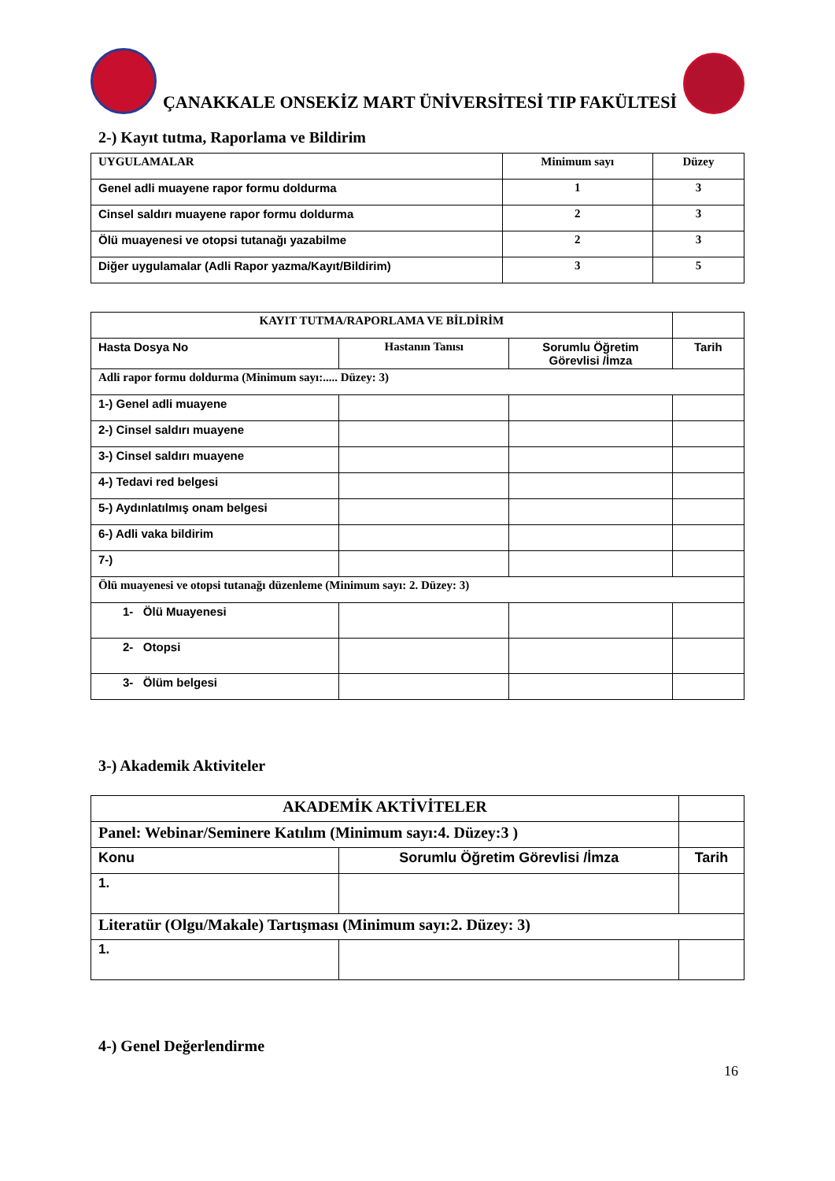ÇANAKKALE ONSEKİZ MART ÜNİVERSİTESİ TIP FAKÜLTESİ
2-) Kayıt tutma, Raporlama ve Bildirim
| UYGULAMALAR | Minimum sayı | Düzey |
| --- | --- | --- |
| Genel adli muayene rapor formu doldurma | 1 | 3 |
| Cinsel saldırı muayene rapor formu doldurma | 2 | 3 |
| Ölü muayenesi ve otopsi tutanağı yazabilme | 2 | 3 |
| Diğer uygulamalar (Adli Rapor yazma/Kayıt/Bildirim) | 3 | 5 |
| KAYIT TUTMA/RAPORLAMA VE BİLDİRİM | | | |
| Hasta Dosya No | Hastanın Tanısı | Sorumlu Öğretim Görevlisi /İmza | Tarih |
| Adli rapor formu doldurma (Minimum sayı:..... Düzey: 3) | | | |
| 1-) Genel adli muayene | | | |
| 2-) Cinsel saldırı muayene | | | |
| 3-) Cinsel saldırı muayene | | | |
| 4-) Tedavi red belgesi | | | |
| 5-) Aydınlatılmış onam belgesi | | | |
| 6-) Adli vaka bildirim | | | |
| 7-) | | | |
| Ölü muayenesi ve otopsi tutanağı düzenleme (Minimum sayı: 2. Düzey: 3) | | | |
| 1- Ölü Muayenesi | | | |
| 2- Otopsi | | | |
| 3- Ölüm belgesi | | | |
3-) Akademik Aktiviteler
| AKADEMİK AKTİVİTELER | | |
| Panel: Webinar/Seminere Katılım (Minimum sayı:4. Düzey:3 ) | | |
| Konu | Sorumlu Öğretim Görevlisi /İmza | Tarih |
| 1. | | |
| Literatür (Olgu/Makale) Tartışması (Minimum sayı:2. Düzey: 3) | | |
| 1. | | |
4-) Genel Değerlendirme
16